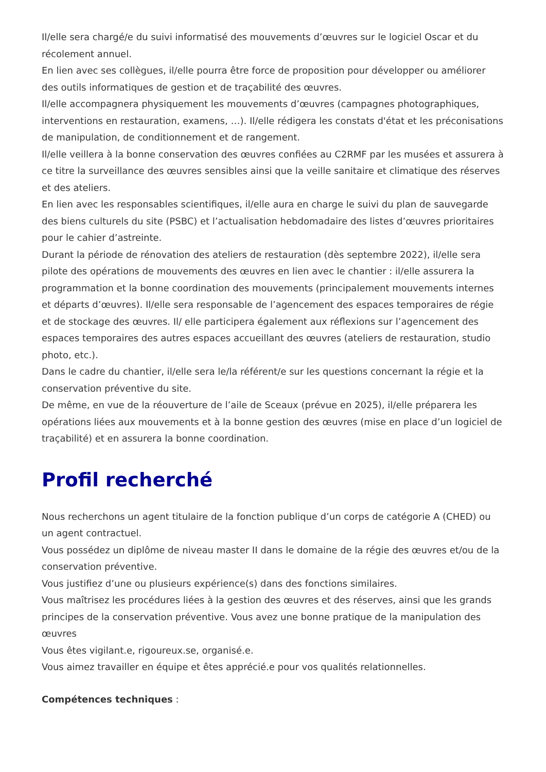Il/elle sera chargé/e du suivi informatisé des mouvements d’œuvres sur le logiciel Oscar et du récolement annuel.
En lien avec ses collègues, il/elle pourra être force de proposition pour développer ou améliorer des outils informatiques de gestion et de traçabilité des œuvres.
Il/elle accompagnera physiquement les mouvements d’œuvres (campagnes photographiques, interventions en restauration, examens, …). Il/elle rédigera les constats d'état et les préconisations de manipulation, de conditionnement et de rangement.
Il/elle veillera à la bonne conservation des œuvres confiées au C2RMF par les musées et assurera à ce titre la surveillance des œuvres sensibles ainsi que la veille sanitaire et climatique des réserves et des ateliers.
En lien avec les responsables scientifiques, il/elle aura en charge le suivi du plan de sauvegarde des biens culturels du site (PSBC) et l’actualisation hebdomadaire des listes d’œuvres prioritaires pour le cahier d’astreinte.
Durant la période de rénovation des ateliers de restauration (dès septembre 2022), il/elle sera pilote des opérations de mouvements des œuvres en lien avec le chantier : il/elle assurera la programmation et la bonne coordination des mouvements (principalement mouvements internes et départs d’œuvres). Il/elle sera responsable de l’agencement des espaces temporaires de régie et de stockage des œuvres. Il/ elle participera également aux réflexions sur l’agencement des espaces temporaires des autres espaces accueillant des œuvres (ateliers de restauration, studio photo, etc.).
Dans le cadre du chantier, il/elle sera le/la référent/e sur les questions concernant la régie et la conservation préventive du site.
De même, en vue de la réouverture de l’aile de Sceaux (prévue en 2025), il/elle préparera les opérations liées aux mouvements et à la bonne gestion des œuvres (mise en place d’un logiciel de traçabilité) et en assurera la bonne coordination.
Profil recherché
Nous recherchons un agent titulaire de la fonction publique d’un corps de catégorie A (CHED) ou un agent contractuel.
Vous possédez un diplôme de niveau master II dans le domaine de la régie des œuvres et/ou de la conservation préventive.
Vous justifiez d’une ou plusieurs expérience(s) dans des fonctions similaires.
Vous maîtrisez les procédures liées à la gestion des œuvres et des réserves, ainsi que les grands principes de la conservation préventive. Vous avez une bonne pratique de la manipulation des œuvres
Vous êtes vigilant.e, rigoureux.se, organisé.e.
Vous aimez travailler en équipe et êtes apprécié.e pour vos qualités relationnelles.
Compétences techniques :